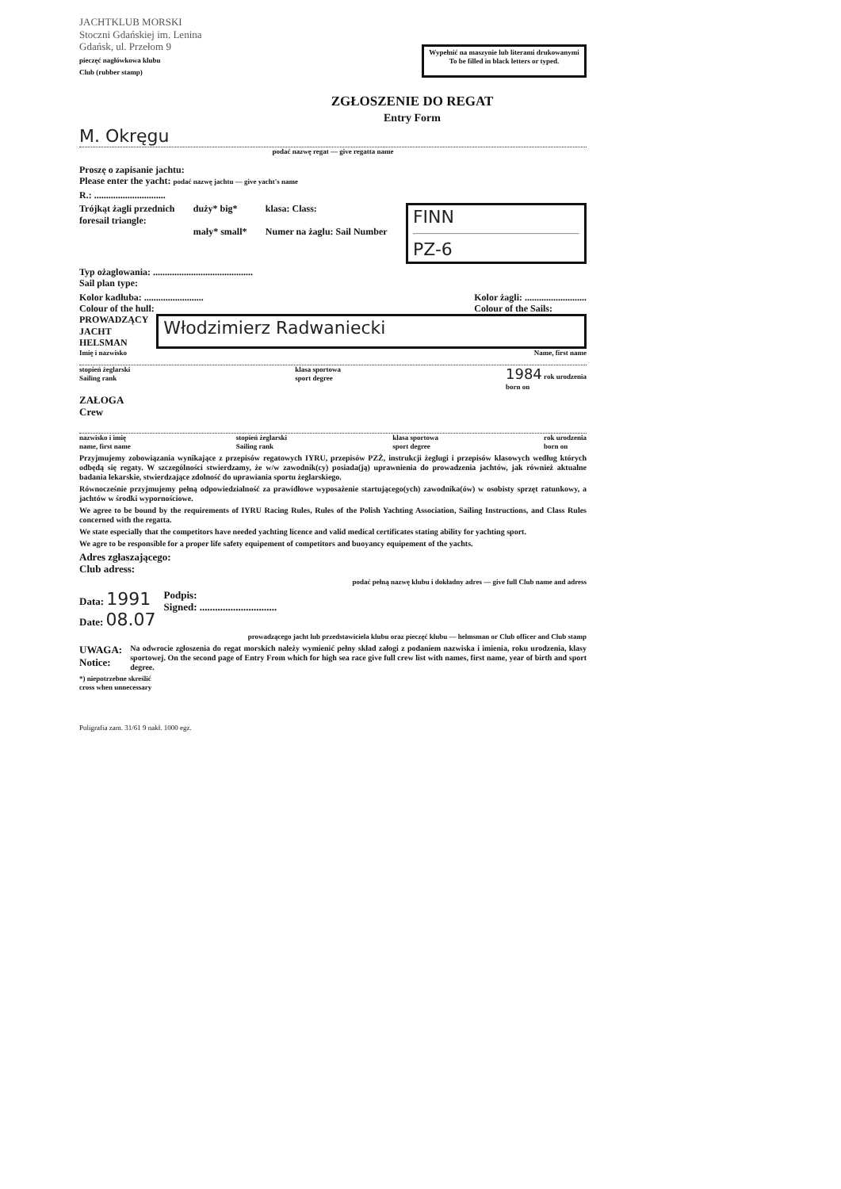JACHTKLUB MORSKI
Stoczni Gdańskiej im. Lenina
Gdańsk, ul. Przełom 9
pieczęć nagłówkowa klubu
Club (rubber stamp)
Wypełnić na maszynie lub literami drukowanymi
To be filled in black letters or typed.
ZGŁOSZENIE DO REGAT
Entry Form
M. Okręgu
podać nazwę regat — give regatta name
Proszę o zapisanie jachtu:
Please enter the yacht: podać nazwę jachtu — give yacht's name
R.: ..............................
Trójkąt żagli przednich
foresail triangle:
duży* big*
mały* small*
klasa: Class:
Numer na żaglu: Sail Number
FINN
PZ-6
Typ ożaglowania: ..........................................
Sail plan type:
Kolor kadłuba: .........................
Colour of the hull:
Kolor żagli: ..........................
Colour of the Sails:
PROWADZĄCY
JACHT
HELSMAN
Włodzimierz Radwaniecki
Imię i nazwisko Name, first name
stopień żeglarski
Sailing rank klasa sportowa
sport degree 1984 rok urodzenia
born on
ZAŁOGA
Crew
nazwisko i imię
name, first name stopień żeglarski
Sailing rank klasa sportowa
sport degree rok urodzenia
born on
Przyjmujemy zobowiązania wynikające z przepisów regatowych IYRU, przepisów PZŻ, instrukcji żeglugi i przepisów klasowych według których odbędą się regaty. W szczególności stwierdzamy, że w/w zawodnik(cy) posiada(ją) uprawnienia do prowadzenia jachtów, jak również aktualne badania lekarskie, stwierdzające zdolność do uprawiania sportu żeglarskiego.
Równocześnie przyjmujemy pełną odpowiedzialność za prawidłowe wyposażenie startującego(ych) zawodnika(ów) w osobisty sprzęt ratunkowy, a jachtów w środki wypornościowe.
We agree to be bound by the requirements of IYRU Racing Rules, Rules of the Polish Yachting Association, Sailing Instructions, and Class Rules concerned with the regatta.
We state especially that the competitors have needed yachting licence and valid medical certificates stating ability for yachting sport.
We agre to be responsible for a proper life safety equipement of competitors and buoyancy equipement of the yachts.
Adres zgłaszającego:
Club adress:
podać pełną nazwę klubu i dokładny adres — give full Club name and adress
Data: 1991
Date: 08.07
Podpis:
Signed: ..............................
prowadzącego jacht lub przedstawiciela klubu oraz pieczęć klubu — helmsman or Club officer and Club stamp
UWAGA:
Notice:
Na odwrocie zgłoszenia do regat morskich należy wymienić pełny skład załogi z podaniem nazwiska i imienia, roku urodzenia, klasy sportowej. On the second page of Entry From which for high sea race give full crew list with names, first name, year of birth and sport degree.
*) niepotrzebne skreślić
cross when unnecessary
Poligrafia zam. 31/61 9 nakł. 1000 egz.